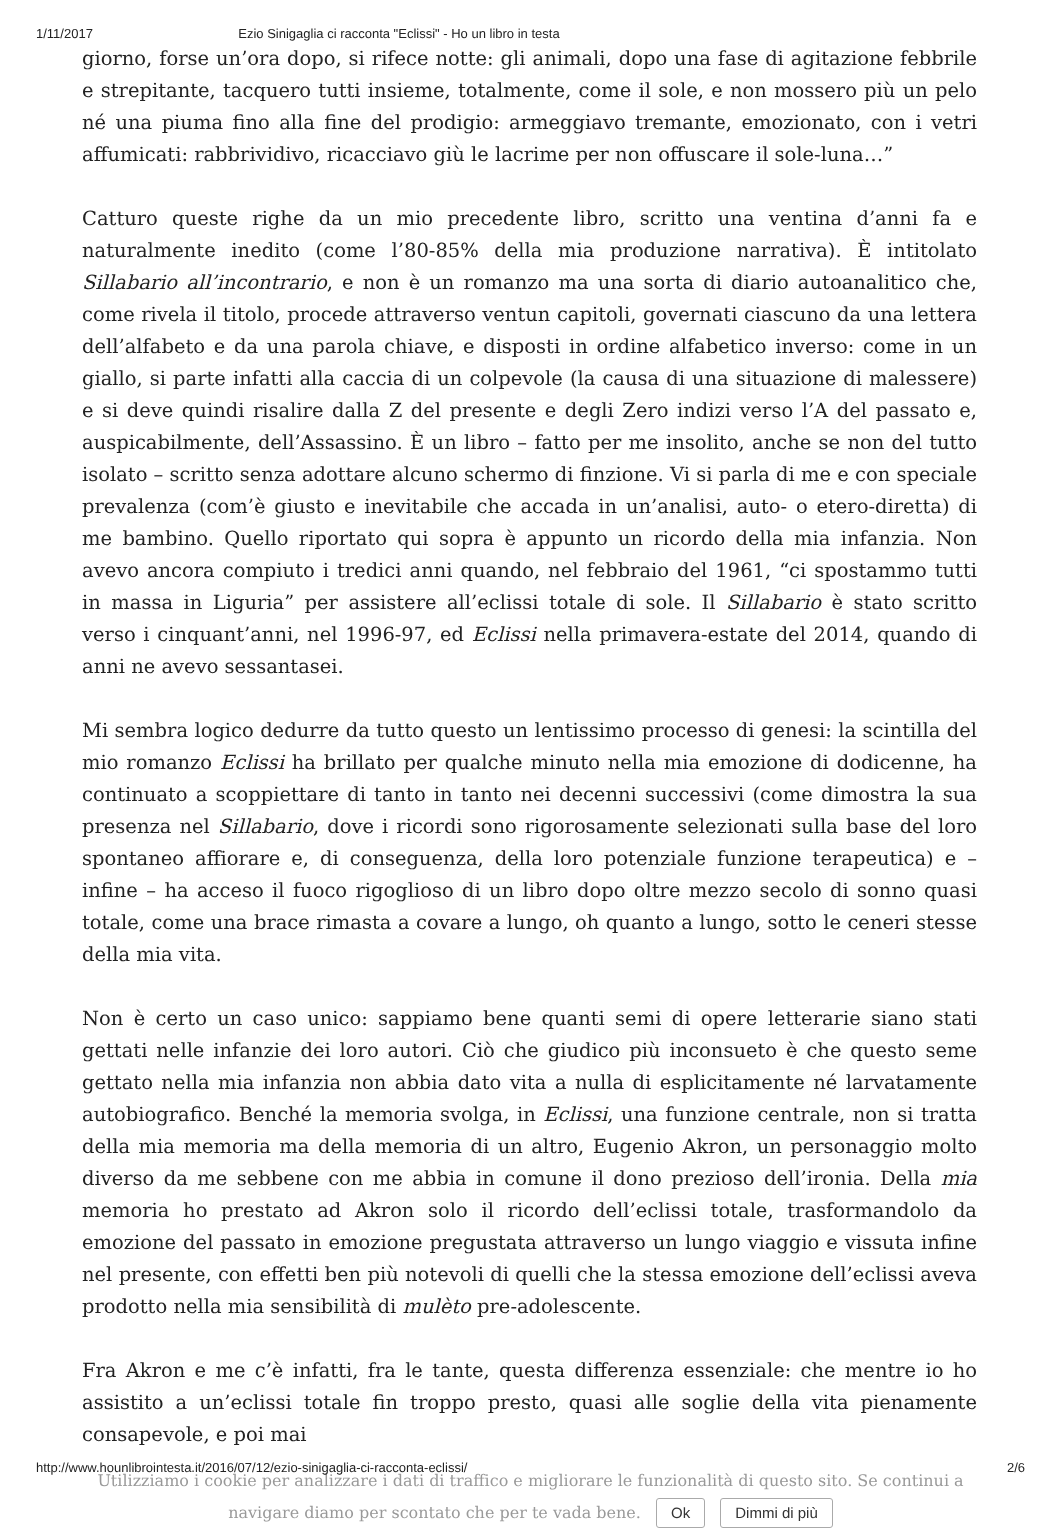1/11/2017 Ezio Sinigaglia ci racconta "Eclissi" - Ho un libro in testa
giorno, forse un’ora dopo, si rifece notte: gli animali, dopo una fase di agitazione febbrile e strepitante, tacquero tutti insieme, totalmente, come il sole, e non mossero più un pelo né una piuma fino alla fine del prodigio: armeggiavo tremante, emozionato, con i vetri affumicati: rabbrividivo, ricacciavo giù le lacrime per non offuscare il sole-luna…”
Catturo queste righe da un mio precedente libro, scritto una ventina d’anni fa e naturalmente inedito (come l’80-85% della mia produzione narrativa). È intitolato Sillabario all’incontrario, e non è un romanzo ma una sorta di diario autoanalitico che, come rivela il titolo, procede attraverso ventun capitoli, governati ciascuno da una lettera dell’alfabeto e da una parola chiave, e disposti in ordine alfabetico inverso: come in un giallo, si parte infatti alla caccia di un colpevole (la causa di una situazione di malessere) e si deve quindi risalire dalla Z del presente e degli Zero indizi verso l’A del passato e, auspicabilmente, dell’Assassino. È un libro – fatto per me insolito, anche se non del tutto isolato – scritto senza adottare alcuno schermo di finzione. Vi si parla di me e con speciale prevalenza (com’è giusto e inevitabile che accada in un’analisi, auto- o etero-diretta) di me bambino. Quello riportato qui sopra è appunto un ricordo della mia infanzia. Non avevo ancora compiuto i tredici anni quando, nel febbraio del 1961, “ci spostammo tutti in massa in Liguria” per assistere all’eclissi totale di sole. Il Sillabario è stato scritto verso i cinquant’anni, nel 1996-97, ed Eclissi nella primavera-estate del 2014, quando di anni ne avevo sessantasei.
Mi sembra logico dedurre da tutto questo un lentissimo processo di genesi: la scintilla del mio romanzo Eclissi ha brillato per qualche minuto nella mia emozione di dodicenne, ha continuato a scoppiettare di tanto in tanto nei decenni successivi (come dimostra la sua presenza nel Sillabario, dove i ricordi sono rigorosamente selezionati sulla base del loro spontaneo affiorare e, di conseguenza, della loro potenziale funzione terapeutica) e – infine – ha acceso il fuoco rigoglioso di un libro dopo oltre mezzo secolo di sonno quasi totale, come una brace rimasta a covare a lungo, oh quanto a lungo, sotto le ceneri stesse della mia vita.
Non è certo un caso unico: sappiamo bene quanti semi di opere letterarie siano stati gettati nelle infanzie dei loro autori. Ciò che giudico più inconsueto è che questo seme gettato nella mia infanzia non abbia dato vita a nulla di esplicitamente né larvatamente autobiografico. Benché la memoria svolga, in Eclissi, una funzione centrale, non si tratta della mia memoria ma della memoria di un altro, Eugenio Akron, un personaggio molto diverso da me sebbene con me abbia in comune il dono prezioso dell’ironia. Della mia memoria ho prestato ad Akron solo il ricordo dell’eclissi totale, trasformandolo da emozione del passato in emozione pregustata attraverso un lungo viaggio e vissuta infine nel presente, con effetti ben più notevoli di quelli che la stessa emozione dell’eclissi aveva prodotto nella mia sensibilità di mulèto pre-adolescente.
Fra Akron e me c’è infatti, fra le tante, questa differenza essenziale: che mentre io ho assistito a un’eclissi totale fin troppo presto, quasi alle soglie della vita pienamente consapevole, e poi mai
Utilizziamo i cookie per analizzare i dati di traffico e migliorare le funzionalità di questo sito. Se continui a navigare diamo per scontato che per te vada bene. Ok Dimmi di più
http://www.hounlibrointesta.it/2016/07/12/ezio-sinigaglia-ci-racconta-eclissi/ 2/6